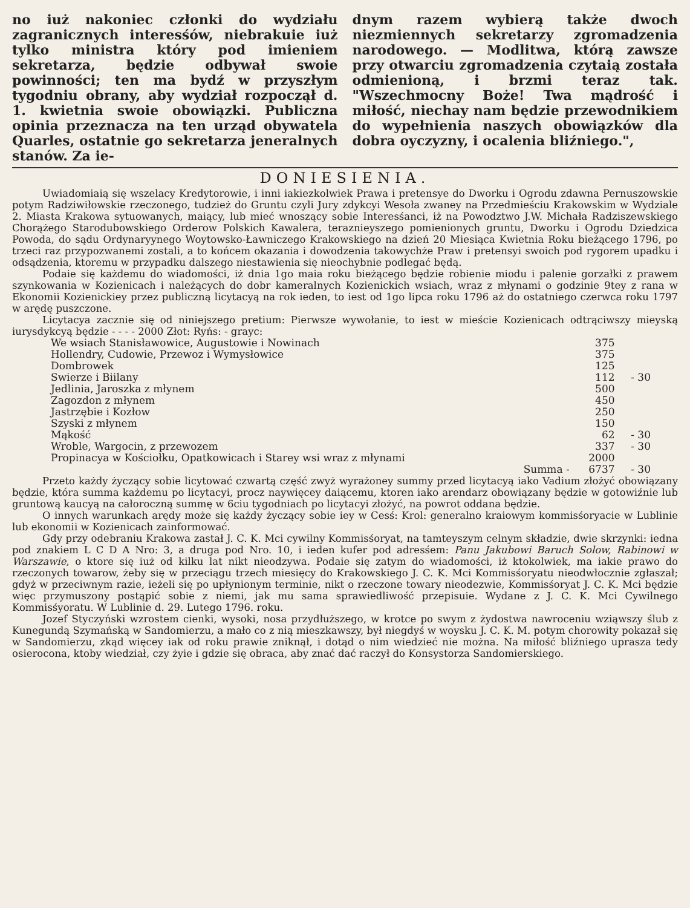no iuż nakoniec członki do wydziału zagranicznych interesśów, niebrakuie iuż tylko ministra który pod imieniem sekretarza, będzie odbywał swoie powinności; ten ma bydź w przyszłym tygodniu obrany, aby wydział rozpoczął d. 1. kwietnia swoie obowiązki. Publiczna opinia przeznacza na ten urząd obywatela Quarles, ostatnie go sekretarza jeneralnych stanów. Za ie-
dnym razem wybierą także dwoch niezmiennych sekretarzy zgromadzenia narodowego. — Modlitwa, którą zawsze przy otwarciu zgromadzenia czytaią została odmienioną, i brzmi teraz tak. "Wszechmocny Boże! Twa mądrość i miłość, niechay nam będzie przewodnikiem do wypełnienia naszych obowiązków dla dobra oyczyzny, i ocalenia bliźniego.",
DONIESIENIA.
Uwiadomiaią się wszelacy Kredytorowie, i inni iakiezkolwiek Prawa i pretensye do Dworku i Ogrodu zdawna Pernuszowskie potym Radziwiłowskie rzeczonego, tudzież do Gruntu czyli Jury zdykcyi Wesoła zwaney na Przedmieściu Krakowskim w Wydziale 2. Miasta Krakowa sytuowanych, maiący, lub mieć wnoszący sobie Interesśanci, iż na Powodztwo J.W. Michała Radziszewskiego Chorążego Starodubowskiego Orderow Polskich Kawalera, teraznieyszego pomienionych gruntu, Dworku i Ogrodu Dziedzica Powoda, do sądu Ordynaryynego Woytowsko-Ławniczego Krakowskiego na dzień 20 Miesiąca Kwietnia Roku bieżącego 1796, po trzeci raz przypozwanemi zostali, a to końcem okazania i dowodzenia takowychże Praw i pretensyi swoich pod rygorem upadku i odsądzenia, ktoremu w przypadku dalszego niestawienia się nieochybnie podlegać będą.
Podaie się każdemu do wiadomości, iż dnia 1go maia roku bieżącego będzie robienie miodu i palenie gorzałki z prawem szynkowania w Kozienicach i należących do dobr kameralnych Kozienickich wsiach, wraz z młynami o godzinie 9tey z rana w Ekonomii Kozienickiey przez publiczną licytacyą na rok ieden, to iest od 1go lipca roku 1796 aż do ostatniego czerwca roku 1797 w arędę puszczone.
Licytacya zacznie się od niniejszego pretium: Pierwsze wywołanie, to iest w mieście Kozienicach odtrąciwszy mieyską iurysdykcyą będzie - - - - 2000 Złot: Ryńs: - grayc:
| We wsiach Stanisławowice, Augustowie i Nowinach | 375 | |
| Hollendry, Cudowie, Przewoz i Wymysłowice | 375 | |
| Dombrowek | 125 | |
| Swierze i Biilany | 112 | - 30 |
| Jedlinia, Jaroszka z młynem | 500 | |
| Zagozdon z młynem | 450 | |
| Jastrzębie i Kozłow | 250 | |
| Szyski z młynem | 150 | |
| Mąkość | 62 | - 30 |
| Wroble, Wargocin, z przewozem | 337 | - 30 |
| Propinacya w Kościołku, Opatkowicach i Starey wsi wraz z młynami | 2000 | |
| Summa - | 6737 | - 30 |
Przeto każdy życzący sobie licytować czwartą część zwyż wyrażoney summy przed licytacyą iako Vadium złożyć obowiązany będzie, która summa każdemu po licytacyi, procz naywięcey daiącemu, ktoren iako arendarz obowiązany będzie w gotowiźnie lub gruntową kaucyą na całoroczną summę w 6ciu tygodniach po licytacyi złożyć, na powrot oddana będzie.
O innych warunkach arędy może się każdy życzący sobie iey w Cesś: Krol: generalno kraiowym kommisśoryacie w Lublinie lub ekonomii w Kozienicach zainformować.
Gdy przy odebraniu Krakowa zastał J. C. K. Mci cywilny Kommisśoryat, na tamteyszym celnym składzie, dwie skrzynki: iedna pod znakiem L C D A Nro: 3, a druga pod Nro. 10, i ieden kufer pod adresśem: Panu Jakubowi Baruch Solow, Rabinowi w Warszawie, o ktore się iuż od kilku lat nikt nieodzywa. Podaie się zatym do wiadomości, iż ktokolwiek, ma iakie prawo do rzeczonych towarow, żeby się w przeciągu trzech miesięcy do Krakowskiego J. C. K. Mci Kommisśoryatu nieodwłocznie zgłaszał; gdyż w przeciwnym razie, ieżeli się po upłynionym terminie, nikt o rzeczone towary nieodezwie, Kommisśoryat J. C. K. Mci będzie więc przymuszony postąpić sobie z niemi, jak mu sama sprawiedliwość przepisuie. Wydane z J. C. K. Mci Cywilnego Kommisśyoratu. W Lublinie d. 29. Lutego 1796. roku.
Jozef Styczyński wzrostem cienki, wysoki, nosa przydłuższego, w krotce po swym z żydostwa nawroceniu wziąwszy ślub z Kunegundą Szymańską w Sandomierzu, a mało co z nią mieszkawszy, był niegdyś w woysku J. C. K. M. potym chorowity pokazał się w Sandomierzu, zkąd więcey iak od roku prawie zniknął, i dotąd o nim wiedzieć nie można. Na miłość bliźniego uprasza tedy osierocona, ktoby wiedział, czy żyie i gdzie się obraca, aby znać dać raczył do Konsystorza Sandomierskiego.